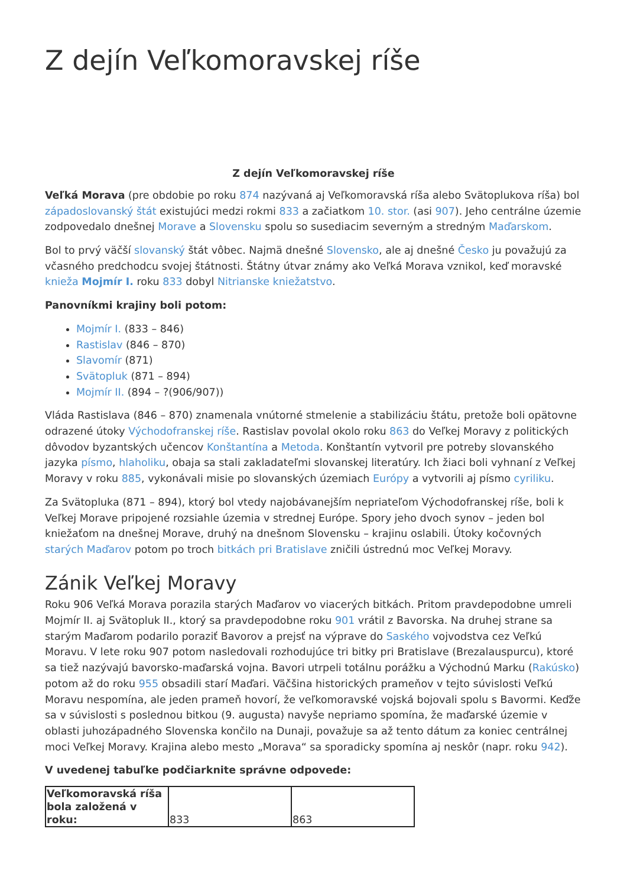Z dejín Veľkomoravskej ríše
Z dejín Veľkomoravskej ríše
Veľká Morava (pre obdobie po roku 874 nazývaná aj Veľkomoravská ríša alebo Svätoplukova ríša) bol západoslovanský štát existujúci medzi rokmi 833 a začiatkom 10. stor. (asi 907). Jeho centrálne územie zodpovedalo dnešnej Morave a Slovensku spolu so susediacim severným a stredným Maďarskom.
Bol to prvý väčší slovanský štát vôbec. Najmä dnešné Slovensko, ale aj dnešné Česko ju považujú za včasného predchodcu svojej štátnosti. Štátny útvar známy ako Veľká Morava vznikol, keď moravské knieža Mojmír I. roku 833 dobyl Nitrianske kniežatstvo.
Panovníkmi krajiny boli potom:
Mojmír I. (833 – 846)
Rastislav (846 – 870)
Slavomír (871)
Svätopluk (871 – 894)
Mojmír II. (894 – ?(906/907))
Vláda Rastislava (846 – 870) znamenala vnútorné stmelenie a stabilizáciu štátu, pretože boli opätovne odrazené útoky Východofranskej ríše. Rastislav povolal okolo roku 863 do Veľkej Moravy z politických dôvodov byzantských učencov Konštantína a Metoda. Konštantín vytvoril pre potreby slovanského jazyka písmo, hlaholiku, obaja sa stali zakladateľmi slovanskej literatúry. Ich žiaci boli vyhnaní z Veľkej Moravy v roku 885, vykonávali misie po slovanských územiach Európy a vytvorili aj písmo cyriliku.
Za Svätopluka (871 – 894), ktorý bol vtedy najobávanejším nepriateľom Východofranskej ríše, boli k Veľkej Morave pripojené rozsiahle územia v strednej Európe. Spory jeho dvoch synov – jeden bol kniežaťom na dnešnej Morave, druhý na dnešnom Slovensku – krajinu oslabili. Útoky kočovných starých Maďarov potom po troch bitkách pri Bratislave zničili ústrednú moc Veľkej Moravy.
Zánik Veľkej Moravy
Roku 906 Veľká Morava porazila starých Maďarov vo viacerých bitkách. Pritom pravdepodobne umreli Mojmír II. aj Svätopluk II., ktorý sa pravdepodobne roku 901 vrátil z Bavorska. Na druhej strane sa starým Maďarom podarilo poraziť Bavorov a prejsť na výprave do Saského vojvodstva cez Veľkú Moravu. V lete roku 907 potom nasledovali rozhodujúce tri bitky pri Bratislave (Brezalauspurcu), ktoré sa tiež nazývajú bavorsko-maďarská vojna. Bavori utrpeli totálnu porážku a Východnú Marku (Rakúsko) potom až do roku 955 obsadili starí Maďari. Väčšina historických prameňov v tejto súvislosti Veľkú Moravu nespomína, ale jeden prameň hovorí, že veľkomoravské vojská bojovali spolu s Bavormi. Keďže sa v súvislosti s poslednou bitkou (9. augusta) navyše nepriamo spomína, že maďarské územie v oblasti juhozápadného Slovenska končilo na Dunaji, považuje sa až tento dátum za koniec centrálnej moci Veľkej Moravy. Krajina alebo mesto „Morava“ sa sporadicky spomína aj neskôr (napr. roku 942).
V uvedenej tabuľke podčiarknite správne odpovede:
| Veľkomoravská ríša bola založená v roku: | 833 | 863 |